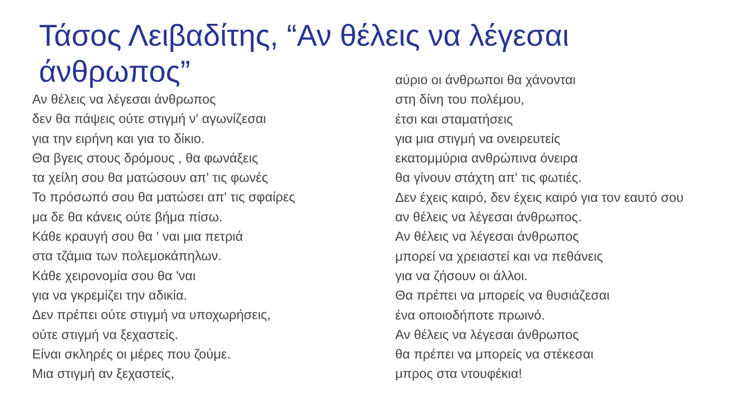Τάσος Λειβαδίτης, “Αν θέλεις να λέγεσαι άνθρωπος”
Αν θέλεις να λέγεσαι άνθρωπος
δεν θα πάψεις ούτε στιγμή ν' αγωνίζεσαι
για την ειρήνη και για το δίκιο.
Θα βγεις στους δρόμους , θα φωνάξεις
τα χείλη σου θα ματώσουν απ' τις φωνές
Το πρόσωπό σου θα ματώσει απ' τις σφαίρες
μα δε θα κάνεις ούτε βήμα πίσω.
Κάθε κραυγή σου θα ' ναι μια πετριά
στα τζάμια των πολεμοκάπηλων.
Κάθε χειρονομία σου θα 'ναι
για να γκρεμίζει την αδικία.
Δεν πρέπει ούτε στιγμή να υποχωρήσεις,
ούτε στιγμή να ξεχαστείς.
Είναι σκληρές οι μέρες που ζούμε.
Μια στιγμή αν ξεχαστείς,
αύριο οι άνθρωποι θα χάνονται
στη δίνη του πολέμου,
έτσι και σταματήσεις
για μια στιγμή να ονειρευτείς
εκατομμύρια ανθρώπινα όνειρα
θα γίνουν στάχτη απ' τις φωτιές.
Δεν έχεις καιρό, δεν έχεις καιρό για τον εαυτό σου
αν θέλεις να λέγεσαι άνθρωπος.
Αν θέλεις να λέγεσαι άνθρωπος
μπορεί να χρειαστεί και να πεθάνεις
για να ζήσουν οι άλλοι.
Θα πρέπει να μπορείς να θυσιάζεσαι
ένα οποιοδήποτε πρωινό.
Αν θέλεις να λέγεσαι άνθρωπος
θα πρέπει να μπορείς να στέκεσαι
μπρος στα ντουφέκια!